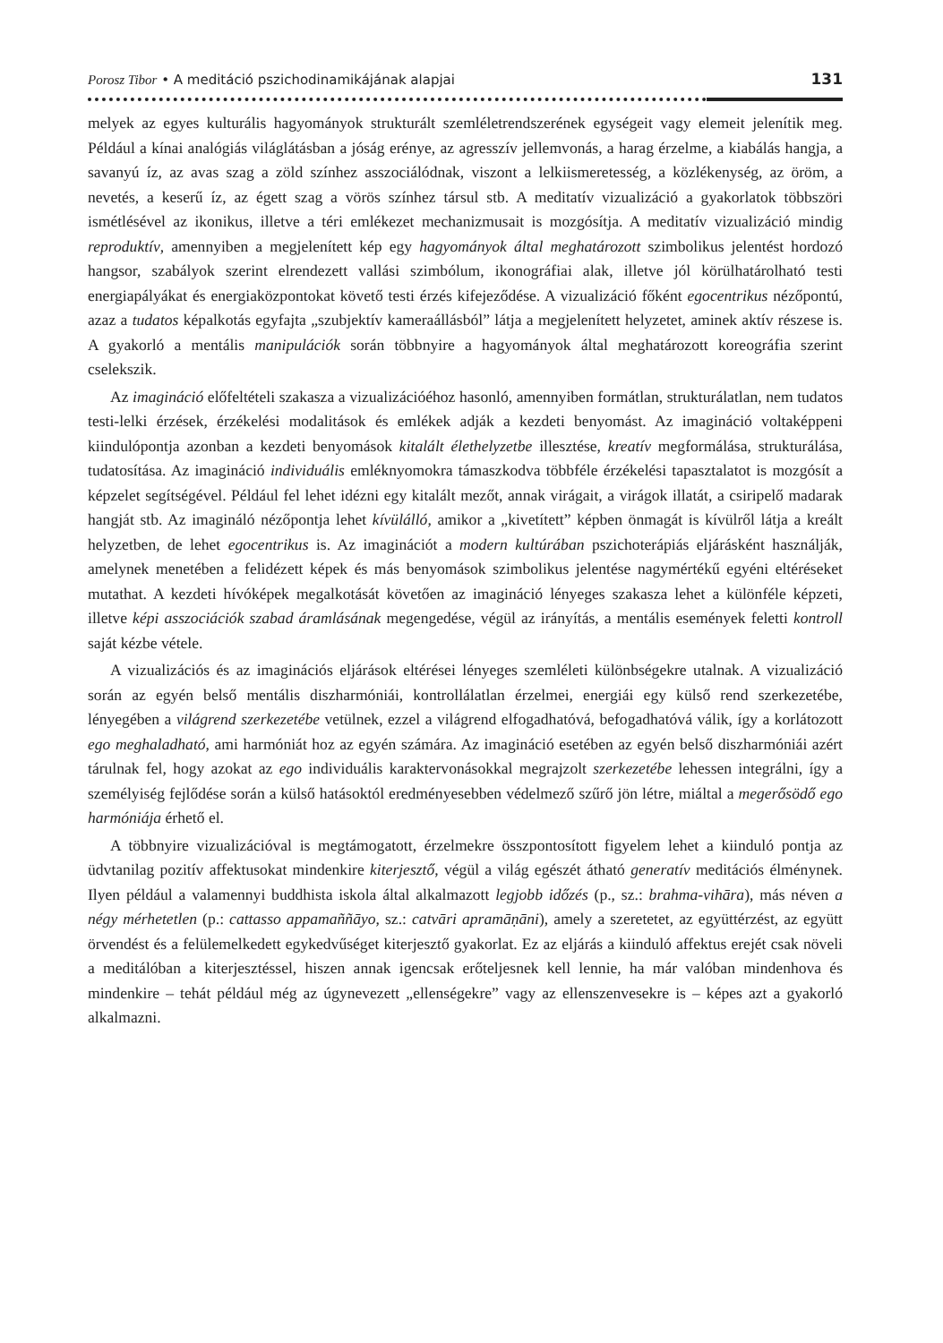Porosz Tibor • A meditáció pszichodinamikájának alapjai 131
melyek az egyes kulturális hagyományok strukturált szemléletrendszerének egységeit vagy elemeit jelenítik meg. Például a kínai analógiás világlátásban a jóság erénye, az agresszív jellemvonás, a harag érzelme, a kiabálás hangja, a savanyú íz, az avas szag a zöld színhez asszociálódnak, viszont a lelkiismeretesség, a közlékenység, az öröm, a nevetés, a keserű íz, az égett szag a vörös színhez társul stb. A meditatív vizualizáció a gyakorlatok többszöri ismétlésével az ikonikus, illetve a téri emlékezet mechanizmusait is mozgósítja. A meditatív vizualizáció mindig reproduktív, amennyiben a megjelenített kép egy hagyományok által meghatározott szimbolikus jelentést hordozó hangsor, szabályok szerint elrendezett vallási szimbólum, ikonográfiai alak, illetve jól körülhatárolható testi energiapályákat és energiaközpontokat követő testi érzés kifejeződése. A vizualizáció főként egocentrikus nézőpontú, azaz a tudatos képalkotás egyfajta „szubjektív kameraállásból” látja a megjelenített helyzetet, aminek aktív részese is. A gyakorló a mentális manipulációk során többnyire a hagyományok által meghatározott koreográfia szerint cselekszik.
Az imagináció előfeltételi szakasza a vizualizációéhoz hasonló, amennyiben formátlan, strukturálatlan, nem tudatos testi-lelki érzések, érzékelési modalitások és emlékek adják a kezdeti benyomást. Az imagináció voltaképpeni kiindulópontja azonban a kezdeti benyomások kitalált élethelyzetbe illesztése, kreatív megformálása, strukturálása, tudatosítása. Az imagináció individuális emléknyomokra támaszkodva többféle érzékelési tapasztalatot is mozgósít a képzelet segítségével. Például fel lehet idézni egy kitalált mezőt, annak virágait, a virágok illatát, a csiripelő madarak hangját stb. Az imagináló nézőpontja lehet kívülálló, amikor a „kivetített” képben önmagát is kívülről látja a kreált helyzetben, de lehet egocentrikus is. Az imaginációt a modern kultúrában pszichoterápiás eljárásként használják, amelynek menetében a felidézett képek és más benyomások szimbolikus jelentése nagymértékű egyéni eltéréseket mutathat. A kezdeti hívóképek megalkotását követően az imagináció lényeges szakasza lehet a különféle képzeti, illetve képi asszociációk szabad áramlásának megengedése, végül az irányítás, a mentális események feletti kontroll saját kézbe vétele.
A vizualizációs és az imaginációs eljárások eltérései lényeges szemléleti különbségekre utalnak. A vizualizáció során az egyén belső mentális diszharmóniái, kontrollálatlan érzelmei, energiái egy külső rend szerkezetébe, lényegében a világrend szerkezetébe vetülnek, ezzel a világrend elfogadhatóvá, befogadhatóvá válik, így a korlátozott ego meghaladható, ami harmóniát hoz az egyén számára. Az imagináció esetében az egyén belső diszharmóniái azért tárulnak fel, hogy azokat az ego individuális karaktervonásokkal megrajzolt szerkezetébe lehessen integrálni, így a személyiség fejlődése során a külső hatásoktól eredményesebben védelmező szűrő jön létre, miáltal a megerősödő ego harmóniája érhető el.
A többnyire vizualizációval is megtámogatott, érzelmekre összpontosított figyelem lehet a kiinduló pontja az üdvtanilag pozitív affektusokat mindenkire kiterjesztő, végül a világ egészét átható generatív meditációs élménynek. Ilyen például a valamennyi buddhista iskola által alkalmazott legjobb időzés (p., sz.: brahma-vihāra), más néven a négy mérhetetlen (p.: cattasso appamaññāyo, sz.: catvāri apramāṇāni), amely a szeretetet, az együttérzést, az együtt örvendést és a felülemelkedett egykedvűséget kiterjesztő gyakorlat. Ez az eljárás a kiinduló affektus erejét csak növeli a meditálóban a kiterjesztéssel, hiszen annak igencsak erőteljesnek kell lennie, ha már valóban mindenhova és mindenkire – tehát például még az úgynevezett „ellenségekre” vagy az ellenszenvesekre is – képes azt a gyakorló alkalmazni.